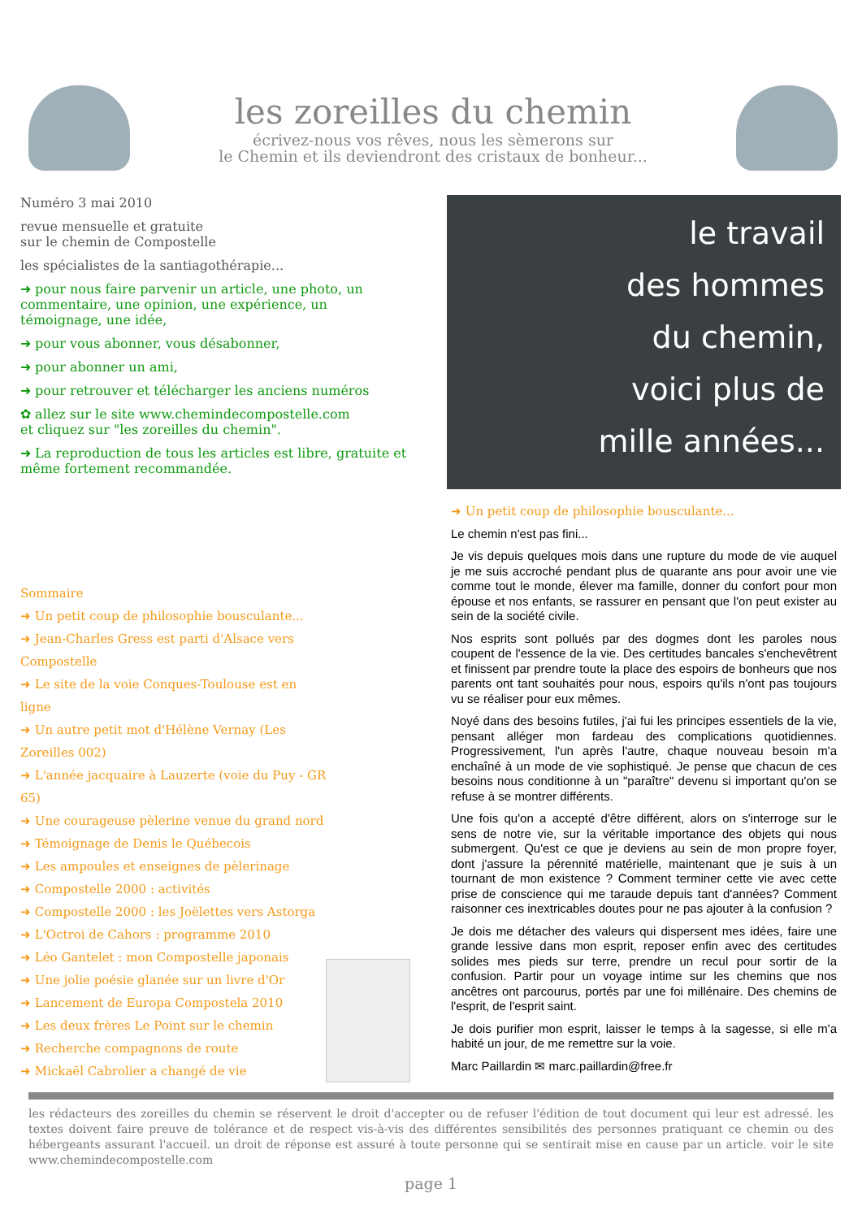les zoreilles du chemin
écrivez-nous vos rêves, nous les sèmerons sur
le Chemin et ils deviendront des cristaux de bonheur...
Numéro 3 mai 2010
revue mensuelle et gratuite
sur le chemin de Compostelle
les spécialistes de la santiagothérapie...
➜ pour nous faire parvenir un article, une photo, un commentaire, une opinion, une expérience, un témoignage, une idée,
➜ pour vous abonner, vous désabonner,
➜ pour abonner un ami,
➜ pour retrouver et télécharger les anciens numéros
✿ allez sur le site www.chemindecompostelle.com
et cliquez sur "les zoreilles du chemin".
➜ La reproduction de tous les articles est libre, gratuite et même fortement recommandée.
Sommaire
➜ Un petit coup de philosophie bousculante...
➜ Jean-Charles Gress est parti d'Alsace vers Compostelle
➜ Le site de la voie Conques-Toulouse est en ligne
➜ Un autre petit mot d'Hélène Vernay (Les Zoreilles 002)
➜ L'année jacquaire à Lauzerte (voie du Puy - GR 65)
➜ Une courageuse pèlerine venue du grand nord
➜ Témoignage de Denis le Québecois
➜ Les ampoules et enseignes de pèlerinage
➜ Compostelle 2000 : activités
➜ Compostelle 2000 : les Joëlettes vers Astorga
➜ L'Octroi de Cahors : programme 2010
➜ Léo Gantelet : mon Compostelle japonais
➜ Une jolie poésie glanée sur un livre d'Or
➜ Lancement de Europa Compostela 2010
➜ Les deux frères Le Point sur le chemin
➜ Recherche compagnons de route
➜ Mickaël Cabrolier a changé de vie
le travail
des hommes
du chemin,
voici plus de
mille années...
➜ Un petit coup de philosophie bousculante...
Le chemin n'est pas fini...
Je vis depuis quelques mois dans une rupture du mode de vie auquel je me suis accroché pendant plus de quarante ans pour avoir une vie comme tout le monde, élever ma famille, donner du confort pour mon épouse et nos enfants, se rassurer en pensant que l'on peut exister au sein de la société civile.
Nos esprits sont pollués par des dogmes dont les paroles nous coupent de l'essence de la vie. Des certitudes bancales s'enchevêtrent et finissent par prendre toute la place des espoirs de bonheurs que nos parents ont tant souhaités pour nous, espoirs qu'ils n'ont pas toujours vu se réaliser pour eux mêmes.
Noyé dans des besoins futiles, j'ai fui les principes essentiels de la vie, pensant alléger mon fardeau des complications quotidiennes. Progressivement, l'un après l'autre, chaque nouveau besoin m'a enchaîné à un mode de vie sophistiqué. Je pense que chacun de ces besoins nous conditionne à un "paraître" devenu si important qu'on se refuse à se montrer différents.
Une fois qu'on a accepté d'être différent, alors on s'interroge sur le sens de notre vie, sur la véritable importance des objets qui nous submergent. Qu'est ce que je deviens au sein de mon propre foyer, dont j'assure la pérennité matérielle, maintenant que je suis à un tournant de mon existence ? Comment terminer cette vie avec cette prise de conscience qui me taraude depuis tant d'années? Comment raisonner ces inextricables doutes pour ne pas ajouter à la confusion ?
Je dois me détacher des valeurs qui dispersent mes idées, faire une grande lessive dans mon esprit, reposer enfin avec des certitudes solides mes pieds sur terre, prendre un recul pour sortir de la confusion. Partir pour un voyage intime sur les chemins que nos ancêtres ont parcourus, portés par une foi millénaire. Des chemins de l'esprit, de l'esprit saint.
Je dois purifier mon esprit, laisser le temps à la sagesse, si elle m'a habité un jour, de me remettre sur la voie.
Marc Paillardin ✉ marc.paillardin@free.fr
les rédacteurs des zoreilles du chemin se réservent le droit d'accepter ou de refuser l'édition de tout document qui leur est adressé. les textes doivent faire preuve de tolérance et de respect vis-à-vis des différentes sensibilités des personnes pratiquant ce chemin ou des hébergeants assurant l'accueil. un droit de réponse est assuré à toute personne qui se sentirait mise en cause par un article. voir le site www.chemindecompostelle.com
page 1